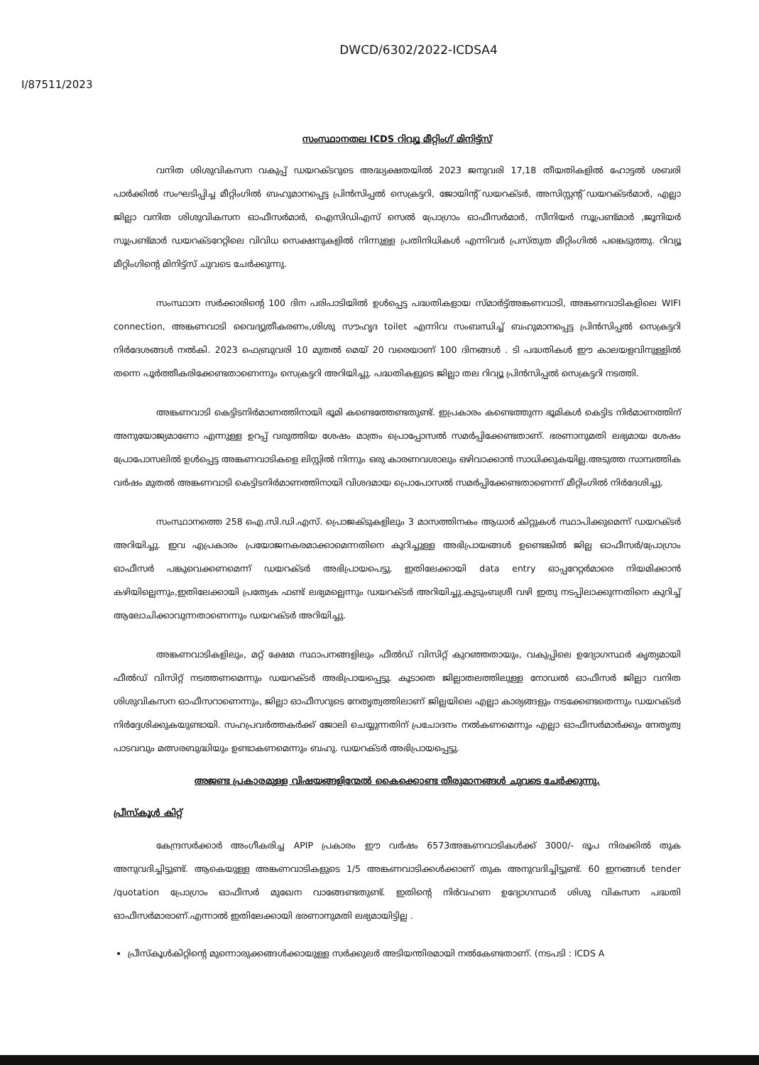DWCD/6302/2022-ICDSA4
I/87511/2023
സംസ്ഥാനതല ICDS റിവ്യൂ മീറ്റിംഗ് മിനിട്ട്സ്
വനിത ശിശുവികസന വകുപ്പ് ഡയറക്ടറുടെ അദ്ധ്യക്ഷതയിൽ 2023 ജനുവരി 17,18 തീയതികളിൽ ഹോട്ടൽ ശബരി പാർക്കിൽ സംഘടിപ്പിച്ച മീറ്റിംഗിൽ ബഹുമാനപ്പെട്ട പ്രിൻസിപ്പൽ സെക്രട്ടറി, ജോയിന്റ് ഡയറക്ടർ, അസിസ്റ്റന്റ് ഡയറക്ടർമാർ, എല്ലാ ജില്ലാ വനിത ശിശുവികസന ഓഫീസർമാർ, ഐസിഡിഎസ് സെൽ പ്രോഗ്രാം ഓഫീസർമാർ, സീനിയർ സൂപ്രണ്ട്മാർ ,ജൂനിയർ സൂപ്രണ്ട്മാർ ഡയറക്ടറേറ്റിലെ വിവിധ സെക്ഷനുകളിൽ നിന്നുള്ള പ്രതിനിധികൾ എന്നിവർ പ്രസ്തുത മീറ്റിംഗിൽ പങ്കെടുത്തു. റിവ്യൂ മീറ്റിംഗിന്റെ മിനിട്ട്സ് ചുവടെ ചേർക്കുന്നു.
സംസ്ഥാന സർക്കാരിന്റെ 100 ദിന പരിപാടിയിൽ ഉൾപ്പെട്ട പദ്ധതികളായ സ്മാർട്ട്അങ്കണവാടി, അങ്കണവാടികളിലെ WIFI connection, അങ്കണവാടി വൈദ്യുതീകരണം,ശിശു സൗഹൃദ toilet എന്നിവ സംബന്ധിച്ച് ബഹുമാനപ്പെട്ട പ്രിൻസിപ്പൽ സെക്രട്ടറി നിർദേശങ്ങൾ നൽകി. 2023 ഫെബ്രുവരി 10 മുതൽ മെയ് 20 വരെയാണ് 100 ദിനങ്ങൾ . ടി പദ്ധതികൾ ഈ കാലയളവിനുള്ളിൽ തന്നെ പൂർത്തീകരിക്കേണ്ടതാണെന്നും സെക്രട്ടറി അറിയിച്ചു. പദ്ധതികളുടെ ജില്ലാ തല റിവ്യൂ പ്രിൻസിപ്പൽ സെക്രട്ടറി നടത്തി.
അങ്കണവാടി കെട്ടിടനിർമാണത്തിനായി ഭൂമി കണ്ടെത്തേണ്ടതുണ്ട്. ഇപ്രകാരം കണ്ടെത്തുന്ന ഭൂമികൾ കെട്ടിട നിർമാണത്തിന് അനുയോജ്യമാണോ എന്നുള്ള ഉറപ്പ് വരുത്തിയ ശേഷം മാത്രം പ്രൊപ്പോസൽ സമർപ്പിക്കേണ്ടതാണ്. ഭരണാനുമതി ലഭ്യമായ ശേഷം പ്രോപോസലിൽ ഉൾപ്പെട്ട അങ്കണവാടികളെ ലിസ്റ്റിൽ നിന്നും ഒരു കാരണവശാലും ഒഴിവാക്കാൻ സാധിക്കുകയില്ല.അടുത്ത സാമ്പത്തിക വർഷം മുതൽ അങ്കണവാടി കെട്ടിടനിർമാണത്തിനായി വിശദമായ പ്രൊപോസൽ സമർപ്പിക്കേണ്ടതാണെന്ന് മീറ്റിംഗിൽ നിർദേശിച്ചു.
സംസ്ഥാനത്തെ 258 ഐ.സി.ഡി.എസ്. പ്രൊജക്ടുകളിലും 3 മാസത്തിനകം ആധാർ കിറ്റുകൾ സ്ഥാപിക്കുമെന്ന് ഡയറക്ടർ അറിയിച്ചു. ഇവ എപ്രകാരം പ്രയോജനകരമാക്കാമെന്നതിനെ കുറിച്ചുള്ള അഭിപ്രായങ്ങൾ ഉണ്ടെങ്കിൽ ജില്ല ഓഫീസർ/പ്രോഗ്രാം ഓഫീസർ പങ്കുവെക്കണമെന്ന് ഡയറക്ടർ അഭിപ്രായപെട്ടു. ഇതിലേക്കായി data entry ഓപ്പറേറ്റർമാരെ നിയമിക്കാൻ കഴിയില്ലെന്നും,ഇതിലേക്കായി പ്രത്യേക ഫണ്ട് ലഭ്യമല്ലെന്നും ഡയറക്ടർ അറിയിച്ചു.കുടുംബശ്രീ വഴി ഇതു നടപ്പിലാക്കുന്നതിനെ കുറിച്ച് ആലോചിക്കാവുന്നതാണെന്നും ഡയറക്ടർ അറിയിച്ചു.
അങ്കണവാടികളിലും, മറ്റ് ക്ഷേമ സ്ഥാപനങ്ങളിലും ഫീൽഡ് വിസിറ്റ് കുറഞ്ഞതായും, വകുപ്പിലെ ഉദ്യോഗസ്ഥർ കൃത്യമായി ഫീൽഡ് വിസിറ്റ് നടത്തണമെന്നും ഡയറക്ടർ അഭിപ്രായപ്പെട്ടു. കൂടാതെ ജില്ലാതലത്തിലുള്ള നോഡൽ ഓഫീസർ ജില്ലാ വനിത ശിശുവികസന ഓഫീസറാണെന്നും, ജില്ലാ ഓഫീസറുടെ നേതൃത്വത്തിലാണ് ജില്ലയിലെ എല്ലാ കാര്യങ്ങളും നടക്കേണ്ടതെന്നും ഡയറക്ടർ നിർദ്ദേശിക്കുകയുണ്ടായി. സഹപ്രവർത്തകർക്ക് ജോലി ചെയ്യുന്നതിന് പ്രചോദനം നൽകണമെന്നും എല്ലാ ഓഫീസർമാർക്കും നേതൃത്വ പാടവവും മത്സരബുദ്ധിയും ഉണ്ടാകണമെന്നും ബഹു. ഡയറക്ടർ അഭിപ്രായപ്പെട്ടു.
അജണ്ട പ്രകാരമുള്ള വിഷയങ്ങളിന്മേൽ കൈക്കൊണ്ട തീരുമാനങ്ങൾ ചുവടെ ചേർക്കുന്നു.
പ്രീസ്കൂൾ കിറ്റ്
കേന്ദ്രസർക്കാർ അംഗീകരിച്ച APIP പ്രകാരം ഈ വർഷം 6573അങ്കണവാടികൾക്ക് 3000/- രൂപ നിരക്കിൽ തുക അനുവദിച്ചിട്ടുണ്ട്. ആകെയുള്ള അങ്കണവാടികളുടെ 1/5 അങ്കണവാടിക്കൾക്കാണ് തുക അനുവദിച്ചിട്ടുണ്ട്. 60 ഇനങ്ങൾ tender /quotation പ്രോഗ്രാം ഓഫീസർ മുഖേന വാങ്ങേണ്ടതുണ്ട്. ഇതിന്റെ നിർവഹണ ഉദ്യോഗസ്ഥർ ശിശു വികസന പദ്ധതി ഓഫീസർമാരാണ്.എന്നാൽ ഇതിലേക്കായി ഭരണാനുമതി ലഭ്യമായിട്ടില്ല .
പ്രീസ്കൂൾകിറ്റിന്റെ മുന്നൊരുക്കങ്ങൾക്കായുള്ള സർക്കുലർ അടിയന്തിരമായി നൽകേണ്ടതാണ്. (നടപടി : ICDS A